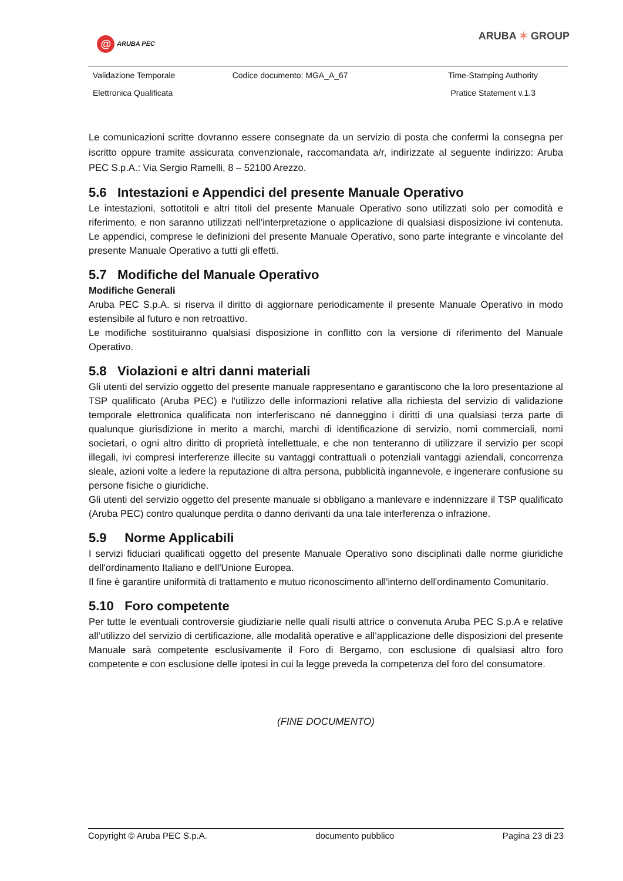@ ARUBA PEC ARUBA ✶ GROUP
| Validazione Temporale | Codice documento: MGA_A_67 | Time-Stamping Authority |
| Elettronica Qualificata | | Pratice Statement v.1.3 |
Le comunicazioni scritte dovranno essere consegnate da un servizio di posta che confermi la consegna per iscritto oppure tramite assicurata convenzionale, raccomandata a/r, indirizzate al seguente indirizzo: Aruba PEC S.p.A.: Via Sergio Ramelli, 8 – 52100 Arezzo.
5.6 Intestazioni e Appendici del presente Manuale Operativo
Le intestazioni, sottotitoli e altri titoli del presente Manuale Operativo sono utilizzati solo per comodità e riferimento, e non saranno utilizzati nell’interpretazione o applicazione di qualsiasi disposizione ivi contenuta. Le appendici, comprese le definizioni del presente Manuale Operativo, sono parte integrante e vincolante del presente Manuale Operativo a tutti gli effetti.
5.7 Modifiche del Manuale Operativo
Modifiche Generali
Aruba PEC S.p.A. si riserva il diritto di aggiornare periodicamente il presente Manuale Operativo in modo estensibile al futuro e non retroattivo.
Le modifiche sostituiranno qualsiasi disposizione in conflitto con la versione di riferimento del Manuale Operativo.
5.8 Violazioni e altri danni materiali
Gli utenti del servizio oggetto del presente manuale rappresentano e garantiscono che la loro presentazione al TSP qualificato (Aruba PEC) e l'utilizzo delle informazioni relative alla richiesta del servizio di validazione temporale elettronica qualificata non interferiscano né danneggino i diritti di una qualsiasi terza parte di qualunque giurisdizione in merito a marchi, marchi di identificazione di servizio, nomi commerciali, nomi societari, o ogni altro diritto di proprietà intellettuale, e che non tenteranno di utilizzare il servizio per scopi illegali, ivi compresi interferenze illecite su vantaggi contrattuali o potenziali vantaggi aziendali, concorrenza sleale, azioni volte a ledere la reputazione di altra persona, pubblicità ingannevole, e ingenerare confusione su persone fisiche o giuridiche.
Gli utenti del servizio oggetto del presente manuale si obbligano a manlevare e indennizzare il TSP qualificato (Aruba PEC) contro qualunque perdita o danno derivanti da una tale interferenza o infrazione.
5.9 Norme Applicabili
I servizi fiduciari qualificati oggetto del presente Manuale Operativo sono disciplinati dalle norme giuridiche dell'ordinamento Italiano e dell'Unione Europea.
Il fine è garantire uniformità di trattamento e mutuo riconoscimento all'interno dell'ordinamento Comunitario.
5.10 Foro competente
Per tutte le eventuali controversie giudiziarie nelle quali risulti attrice o convenuta Aruba PEC S.p.A e relative all’utilizzo del servizio di certificazione, alle modalità operative e all’applicazione delle disposizioni del presente Manuale sarà competente esclusivamente il Foro di Bergamo, con esclusione di qualsiasi altro foro competente e con esclusione delle ipotesi in cui la legge preveda la competenza del foro del consumatore.
(FINE DOCUMENTO)
Copyright © Aruba PEC S.p.A. documento pubblico Pagina 23 di 23